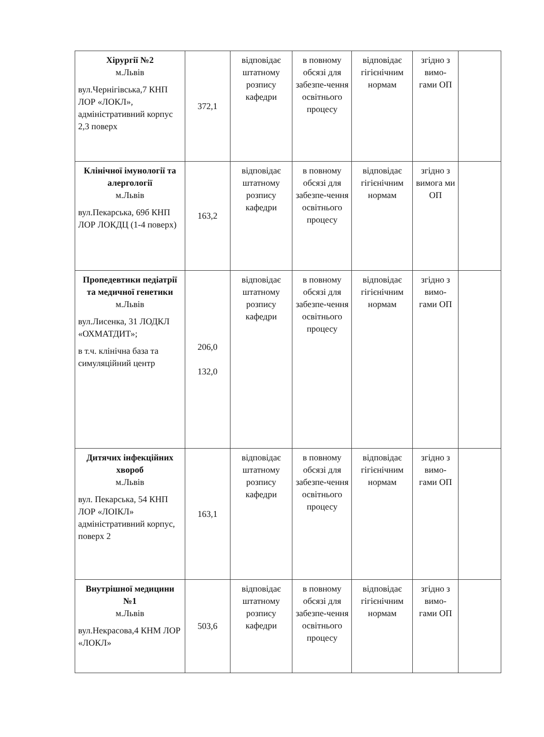| Хірургії №2 м.Львів вул.Чернігівська,7 КНП ЛОР «ЛОКЛ», адміністративний корпус 2,3 поверх | 372,1 | відповідає штатному розпису кафедри | в повному обсязі для забезпе-чення освітнього процесу | відповідає гігієнічним нормам | згідно з вимо-гами ОП | |
| Клінічної імунології та алергології м.Львів вул.Пекарська, 69б КНП ЛОР ЛОКДЦ (1-4 поверх) | 163,2 | відповідає штатному розпису кафедри | в повному обсязі для забезпе-чення освітнього процесу | відповідає гігієнічним нормам | згідно з вимога ми ОП | |
| Пропедевтики педіатрії та медичної генетики м.Львів вул.Лисенка, 31 ЛОДКЛ «ОХМАТДИТ»; в т.ч. клінічна база та симуляційний центр | 206,0 132,0 | відповідає штатному розпису кафедри | в повному обсязі для забезпе-чення освітнього процесу | відповідає гігієнічним нормам | згідно з вимо-гами ОП | |
| Дитячих інфекційних хвороб м.Львів вул. Пекарська, 54 КНП ЛОР «ЛОІКЛ» адміністративний корпус, поверх 2 | 163,1 | відповідає штатному розпису кафедри | в повному обсязі для забезпе-чення освітнього процесу | відповідає гігієнічним нормам | згідно з вимо-гами ОП | |
| Внутрішної медицини №1 м.Львів вул.Некрасова,4 КНМ ЛОР «ЛОКЛ» | 503,6 | відповідає штатному розпису кафедри | в повному обсязі для забезпе-чення освітнього процесу | відповідає гігієнічним нормам | згідно з вимо-гами ОП | |